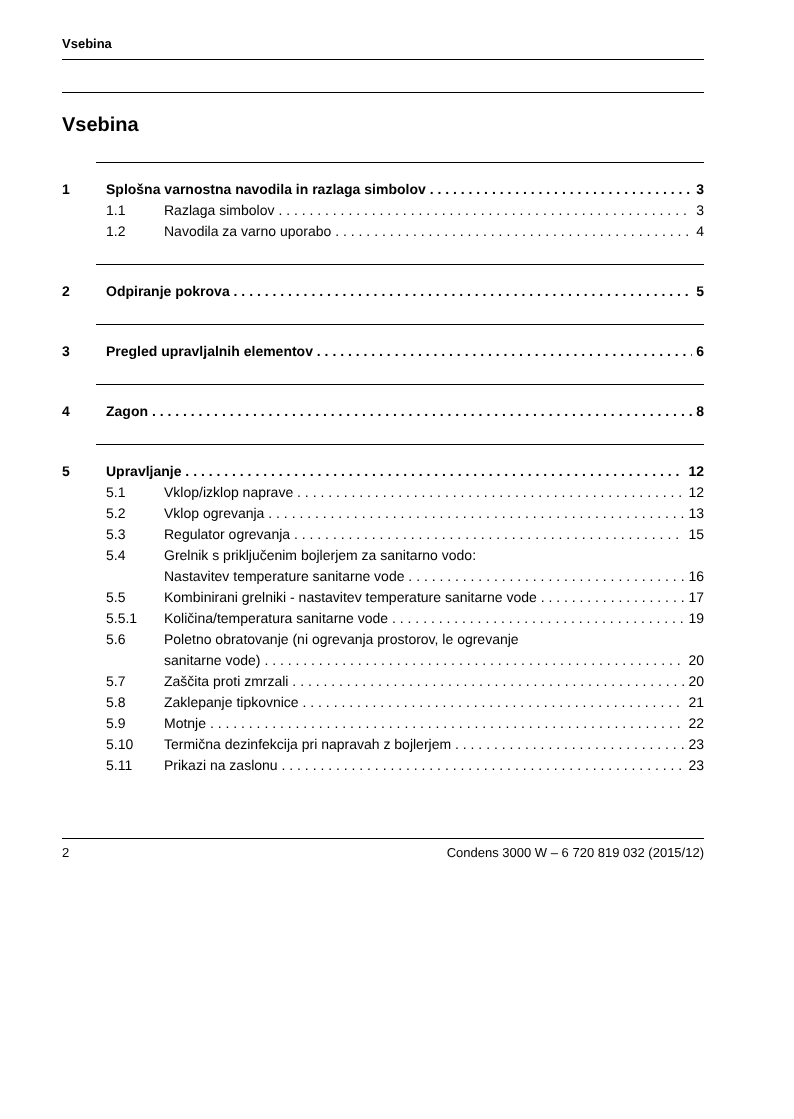Vsebina
Vsebina
1 Splošna varnostna navodila in razlaga simbolov 3
1.1 Razlaga simbolov 3
1.2 Navodila za varno uporabo 4
2 Odpiranje pokrova 5
3 Pregled upravljalnih elementov 6
4 Zagon 8
5 Upravljanje 12
5.1 Vklop/izklop naprave 12
5.2 Vklop ogrevanja 13
5.3 Regulator ogrevanja 15
5.4 Grelnik s priključenim bojlerjem za sanitarno vodo:
Nastavitev temperature sanitarne vode 16
5.5 Kombinirani grelniki - nastavitev temperature sanitarne vode 17
5.5.1 Količina/temperatura sanitarne vode 19
5.6 Poletno obratovanje (ni ogrevanja prostorov, le ogrevanje
sanitarne vode) 20
5.7 Zaščita proti zmrzali 20
5.8 Zaklepanje tipkovnice 21
5.9 Motnje 22
5.10 Termična dezinfekcija pri napravah z bojlerjem 23
5.11 Prikazi na zaslonu 23
2 Condens 3000 W – 6 720 819 032 (2015/12)